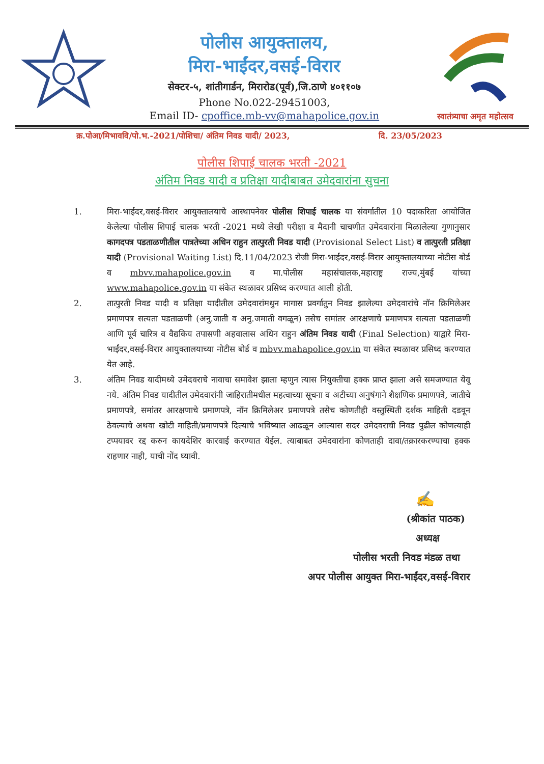पोलीस आयुक्तालय,
मिरा-भाईंदर,वसई-विरार
सेक्टर-५, शांतीगार्डन, मिरारोड(पूर्व),जि.ठाणे ४०११०७
Phone No.022-29451003,
Email ID- cpoffice.mb-vv@mahapolice.gov.in
स्वातंत्र्याचा अमृत महोत्सव
क्र.पोआ/मिभाववि/पो.भ.-2021/पोशिचा/ अंतिम निवड यादी/ 2023, दि. 23/05/2023
पोलीस शिपाई चालक भरती -2021
अंतिम निवड यादी व प्रतिक्षा यादीबाबत उमेदवारांना सुचना
1. मिरा-भाईंदर,वसई-विरार आयुक्तालयाचे आस्थापनेवर पोलीस शिपाई चालक या संवर्गातील 10 पदाकरिता आयोजित केलेल्या पोलीस शिपाई चालक भरती -2021 मध्ये लेखी परीक्षा व मैदानी चाचणीत उमेदवारांना मिळालेल्या गुणानुसार कागदपत्र पडताळणीतील पात्रतेच्या अधिन राहुन तात्पुरती निवड यादी (Provisional Select List) व तात्पुरती प्रतिक्षा यादी (Provisional Waiting List) दि.11/04/2023 रोजी मिरा-भाईंदर,वसई-विरार आयुक्तालयाच्या नोटीस बोर्ड व mbvv.mahapolice.gov.in व मा.पोलीस महासंचालक,महाराष्ट्र राज्य,मुंबई यांच्या www.mahapolice.gov.in या संकेत स्थळावर प्रसिध्द करण्यात आली होती.
2. तात्पुरती निवड यादी व प्रतिक्षा यादीतील उमेदवारांमधुन मागास प्रवर्गातुन निवड झालेल्या उमेदवारांचे नॉन क्रिमिलेअर प्रमाणपत्र सत्यता पडताळणी (अनु.जाती व अनु.जमाती वगळून) तसेच समांतर आरक्षणाचे प्रमाणपत्र सत्यता पडताळणी आणि पूर्व चारित्र व वैद्यकिय तपासणी अहवालास अधिन राहुन अंतिम निवड यादी (Final Selection) याद्वारे मिरा-भाईंदर,वसई-विरार आयुक्तालयाच्या नोटीस बोर्ड व mbvv.mahapolice.gov.in या संकेत स्थळावर प्रसिध्द करण्यात येत आहे.
3. अंतिम निवड यादीमध्ये उमेदवराचे नावाचा समावेश झाला म्हणुन त्यास नियुक्तीचा हक्क प्राप्त झाला असे समजण्यात येवू नये. अंतिम निवड यादीतील उमेदवारांनी जाहिरातीमधील महत्वाच्या सूचना व अटीच्या अनुषंगाने शैक्षणिक प्रमाणपत्रे, जातीचे प्रमाणपत्रे, समांतर आरक्षणाचे प्रमाणपत्रे, नॉन क्रिमिलेअर प्रमाणपत्रे तसेच कोणतीही वस्तुस्थिती दर्शक माहिती दडवून ठेवल्याचे अथवा खोटी माहिती/प्रमाणपत्रे दिल्याचे भविष्यात आढळून आल्यास सदर उमेदवराची निवड पुढील कोणत्याही टप्पयावर रद्द करुन कायदेशिर कारवाई करण्यात येईल. त्याबाबत उमेदवारांना कोणताही दावा/तक्रारकरण्याचा हक्क राहणार नाही, याची नोंद घ्यावी.
✍
(श्रीकांत पाठक)
अध्यक्ष
पोलीस भरती निवड मंडळ तथा
अपर पोलीस आयुक्त मिरा-भाईंदर,वसई-विरार